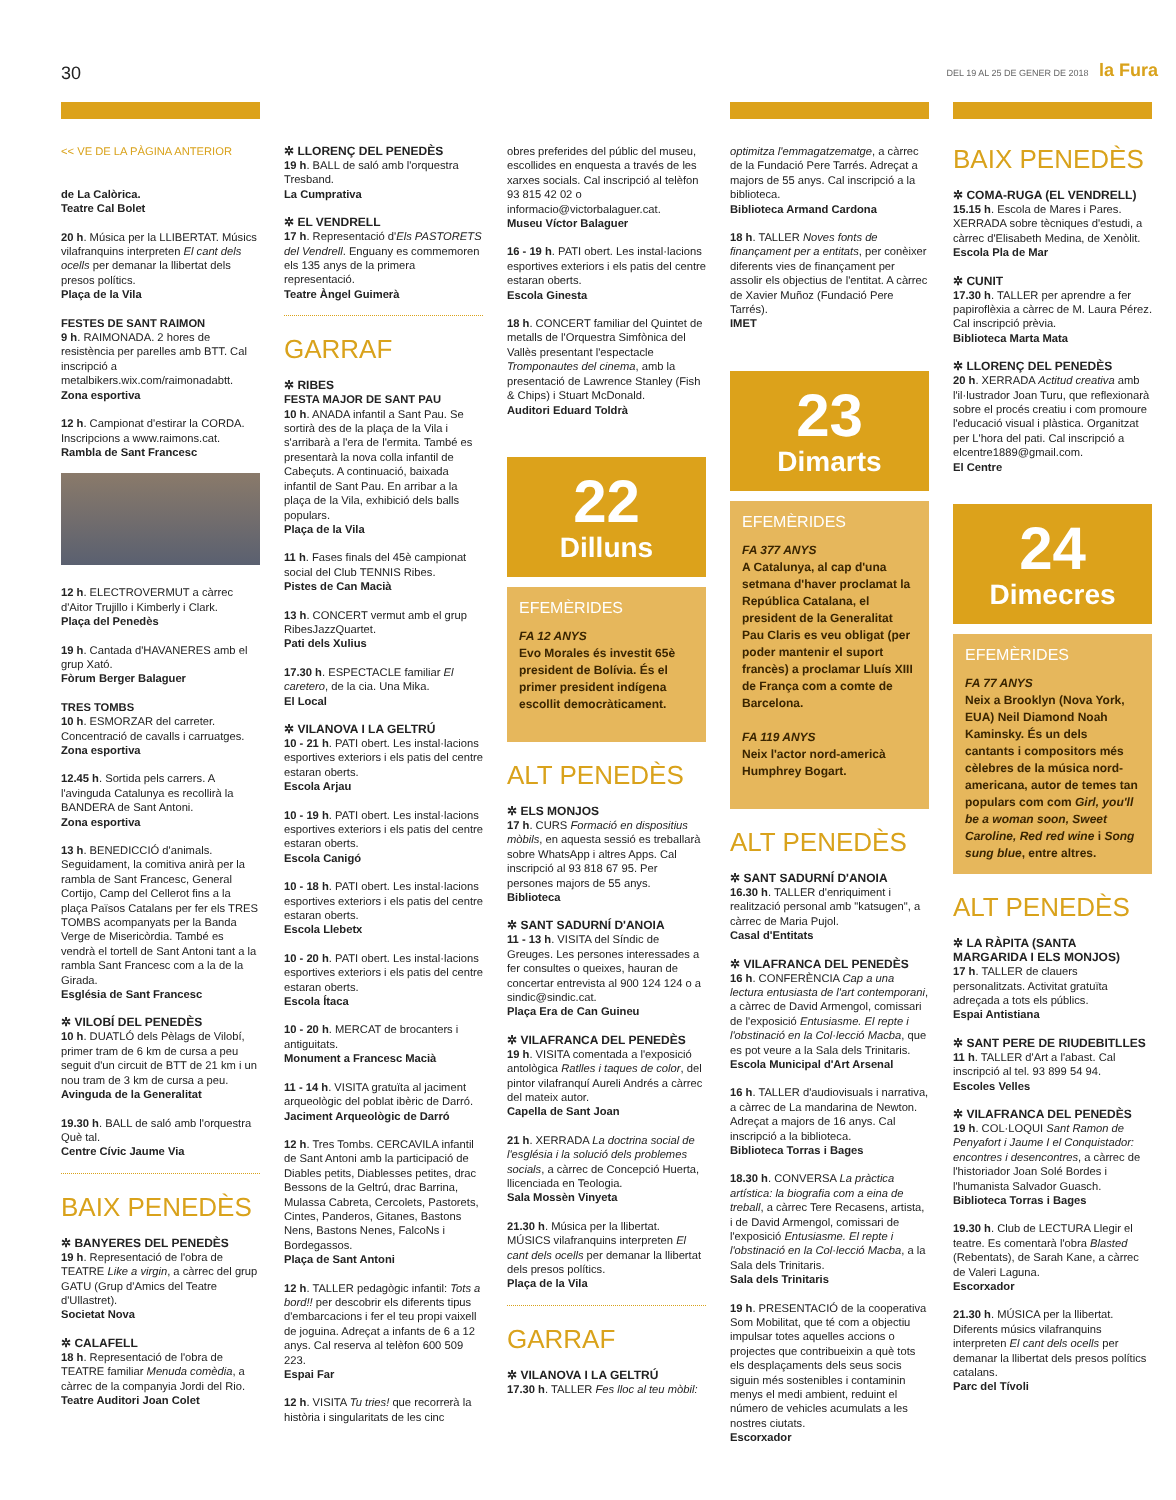30 DEL 19 AL 25 DE GENER DE 2018 la Fura
<< VE DE LA PÀGINA ANTERIOR
de La Calòrica.
Teatre Cal Bolet
20 h. Música per la LLIBERTAT. Músics vilafranquins interpreten El cant dels ocells per demanar la llibertat dels presos polítics.
Plaça de la Vila
FESTES DE SANT RAIMON
9 h. RAIMONADA. 2 hores de resistència per parelles amb BTT. Cal inscripció a metalbikers.wix.com/raimonadabtt.
Zona esportiva
12 h. Campionat d'estirar la CORDA. Inscripcions a www.raimons.cat.
Rambla de Sant Francesc
12 h. ELECTROVERMUT a càrrec d'Aitor Trujillo i Kimberly i Clark.
Plaça del Penedès
19 h. Cantada d'HAVANERES amb el grup Xató.
Fòrum Berger Balaguer
TRES TOMBS
10 h. ESMORZAR del carreter. Concentració de cavalls i carruatges.
Zona esportiva
12.45 h. Sortida pels carrers. A l'avinguda Catalunya es recollirà la BANDERA de Sant Antoni.
Zona esportiva
13 h. BENEDICCIÓ d'animals. Seguidament, la comitiva anirà per la rambla de Sant Francesc, General Cortijo, Camp del Cellerot fins a la plaça Països Catalans per fer els TRES TOMBS acompanyats per la Banda Verge de Misericòrdia. També es vendrà el tortell de Sant Antoni tant a la rambla Sant Francesc com a la de la Girada.
Església de Sant Francesc
✲ VILOBÍ DEL PENEDÈS
10 h. DUATLÓ dels Pèlags de Vilobí, primer tram de 6 km de cursa a peu seguit d'un circuit de BTT de 21 km i un nou tram de 3 km de cursa a peu.
Avinguda de la Generalitat
19.30 h. BALL de saló amb l'orquestra Què tal.
Centre Cívic Jaume Via
BAIX PENEDÈS
✲ BANYERES DEL PENEDÈS
19 h. Representació de l'obra de TEATRE Like a virgin, a càrrec del grup GATU (Grup d'Amics del Teatre d'Ullastret).
Societat Nova
✲ CALAFELL
18 h. Representació de l'obra de TEATRE familiar Menuda comèdia, a càrrec de la companyia Jordi del Rio.
Teatre Auditori Joan Colet
✲ LLORENÇ DEL PENEDÈS
19 h. BALL de saló amb l'orquestra Tresband.
La Cumprativa
✲ EL VENDRELL
17 h. Representació d'Els PASTORETS del Vendrell. Enguany es commemoren els 135 anys de la primera representació.
Teatre Àngel Guimerà
GARRAF
✲ RIBES
FESTA MAJOR DE SANT PAU
10 h. ANADA infantil a Sant Pau. Se sortirà des de la plaça de la Vila i s'arribarà a l'era de l'ermita. També es presentarà la nova colla infantil de Cabeçuts. A continuació, baixada infantil de Sant Pau. En arribar a la plaça de la Vila, exhibició dels balls populars.
Plaça de la Vila
11 h. Fases finals del 45è campionat social del Club TENNIS Ribes.
Pistes de Can Macià
13 h. CONCERT vermut amb el grup RibesJazzQuartet.
Pati dels Xulius
17.30 h. ESPECTACLE familiar El caretero, de la cia. Una Mika.
El Local
✲ VILANOVA I LA GELTRÚ
10 - 21 h. PATI obert. Les instal·lacions esportives exteriors i els patis del centre estaran oberts.
Escola Arjau
10 - 19 h. PATI obert. Les instal·lacions esportives exteriors i els patis del centre estaran oberts.
Escola Canigó
10 - 18 h. PATI obert. Les instal·lacions esportives exteriors i els patis del centre estaran oberts.
Escola Llebetx
10 - 20 h. PATI obert. Les instal·lacions esportives exteriors i els patis del centre estaran oberts.
Escola Ítaca
10 - 20 h. MERCAT de brocanters i antiguitats.
Monument a Francesc Macià
11 - 14 h. VISITA gratuïta al jaciment arqueològic del poblat ibèric de Darró.
Jaciment Arqueològic de Darró
12 h. Tres Tombs. CERCAVILA infantil de Sant Antoni amb la participació de Diables petits, Diablesses petites, drac Bessons de la Geltrú, drac Barrina, Mulassa Cabreta, Cercolets, Pastorets, Cintes, Panderos, Gitanes, Bastons Nens, Bastons Nenes, FalcoNs i Bordegassos.
Plaça de Sant Antoni
12 h. TALLER pedagògic infantil: Tots a bord!! per descobrir els diferents tipus d'embarcacions i fer el teu propi vaixell de joguina. Adreçat a infants de 6 a 12 anys. Cal reserva al telèfon 600 509 223.
Espai Far
12 h. VISITA Tu tries! que recorrerà la història i singularitats de les cinc
obres preferides del públic del museu, escollides en enquesta a través de les xarxes socials. Cal inscripció al telèfon 93 815 42 02 o informacio@victorbalaguer.cat.
Museu Víctor Balaguer
16 - 19 h. PATI obert. Les instal·lacions esportives exteriors i els patis del centre estaran oberts.
Escola Ginesta
18 h. CONCERT familiar del Quintet de metalls de l'Orquestra Simfònica del Vallès presentant l'espectacle Tromponautes del cinema, amb la presentació de Lawrence Stanley (Fish & Chips) i Stuart McDonald.
Auditori Eduard Toldrà
22
Dilluns
EFEMÈRIDES
FA 12 ANYS
Evo Morales és investit 65è president de Bolívia. És el primer president indígena escollit democràticament.
ALT PENEDÈS
✲ ELS MONJOS
17 h. CURS Formació en dispositius mòbils, en aquesta sessió es treballarà sobre WhatsApp i altres Apps. Cal inscripció al 93 818 67 95. Per persones majors de 55 anys.
Biblioteca
✲ SANT SADURNÍ D'ANOIA
11 - 13 h. VISITA del Síndic de Greuges. Les persones interessades a fer consultes o queixes, hauran de concertar entrevista al 900 124 124 o a sindic@sindic.cat.
Plaça Era de Can Guineu
✲ VILAFRANCA DEL PENEDÈS
19 h. VISITA comentada a l'exposició antològica Ratlles i taques de color, del pintor vilafranquí Aureli Andrés a càrrec del mateix autor.
Capella de Sant Joan
21 h. XERRADA La doctrina social de l'església i la solució dels problemes socials, a càrrec de Concepció Huerta, llicenciada en Teologia.
Sala Mossèn Vinyeta
21.30 h. Música per la llibertat. MÚSICS vilafranquins interpreten El cant dels ocells per demanar la llibertat dels presos polítics.
Plaça de la Vila
GARRAF
✲ VILANOVA I LA GELTRÚ
17.30 h. TALLER Fes lloc al teu mòbil:
optimitza l'emmagatzematge, a càrrec de la Fundació Pere Tarrés. Adreçat a majors de 55 anys. Cal inscripció a la biblioteca.
Biblioteca Armand Cardona
18 h. TALLER Noves fonts de finançament per a entitats, per conèixer diferents vies de finançament per assolir els objectius de l'entitat. A càrrec de Xavier Muñoz (Fundació Pere Tarrés).
IMET
23
Dimarts
EFEMÈRIDES
FA 377 ANYS
A Catalunya, al cap d'una setmana d'haver proclamat la República Catalana, el president de la Generalitat Pau Claris es veu obligat (per poder mantenir el suport francès) a proclamar Lluís XIII de França com a comte de Barcelona.
FA 119 ANYS
Neix l'actor nord-americà Humphrey Bogart.
ALT PENEDÈS
✲ SANT SADURNÍ D'ANOIA
16.30 h. TALLER d'enriquiment i realització personal amb "katsugen", a càrrec de Maria Pujol.
Casal d'Entitats
✲ VILAFRANCA DEL PENEDÈS
16 h. CONFERÈNCIA Cap a una lectura entusiasta de l'art contemporani, a càrrec de David Armengol, comissari de l'exposició Entusiasme. El repte i l'obstinació en la Col·lecció Macba, que es pot veure a la Sala dels Trinitaris.
Escola Municipal d'Art Arsenal
16 h. TALLER d'audiovisuals i narrativa, a càrrec de La mandarina de Newton. Adreçat a majors de 16 anys. Cal inscripció a la biblioteca.
Biblioteca Torras i Bages
18.30 h. CONVERSA La pràctica artística: la biografia com a eina de treball, a càrrec Tere Recasens, artista, i de David Armengol, comissari de l'exposició Entusiasme. El repte i l'obstinació en la Col·lecció Macba, a la Sala dels Trinitaris.
Sala dels Trinitaris
19 h. PRESENTACIÓ de la cooperativa Som Mobilitat, que té com a objectiu impulsar totes aquelles accions o projectes que contribueixin a què tots els desplaçaments dels seus socis siguin més sostenibles i contaminin menys el medi ambient, reduint el número de vehicles acumulats a les nostres ciutats.
Escorxador
BAIX PENEDÈS
✲ COMA-RUGA (EL VENDRELL)
15.15 h. Escola de Mares i Pares. XERRADA sobre tècniques d'estudi, a càrrec d'Elisabeth Medina, de Xenòlit.
Escola Pla de Mar
✲ CUNIT
17.30 h. TALLER per aprendre a fer papiroflèxia a càrrec de M. Laura Pérez. Cal inscripció prèvia.
Biblioteca Marta Mata
✲ LLORENÇ DEL PENEDÈS
20 h. XERRADA Actitud creativa amb l'il·lustrador Joan Turu, que reflexionarà sobre el procés creatiu i com promoure l'educació visual i plàstica. Organitzat per L'hora del pati. Cal inscripció a elcentre1889@gmail.com.
El Centre
24
Dimecres
EFEMÈRIDES
FA 77 ANYS
Neix a Brooklyn (Nova York, EUA) Neil Diamond Noah Kaminsky. És un dels cantants i compositors més cèlebres de la música nord-americana, autor de temes tan populars com com Girl, you'll be a woman soon, Sweet Caroline, Red red wine i Song sung blue, entre altres.
ALT PENEDÈS
✲ LA RÀPITA (SANTA MARGARIDA I ELS MONJOS)
17 h. TALLER de clauers personalitzats. Activitat gratuïta adreçada a tots els públics.
Espai Antistiana
✲ SANT PERE DE RIUDEBITLLES
11 h. TALLER d'Art a l'abast. Cal inscripció al tel. 93 899 54 94.
Escoles Velles
✲ VILAFRANCA DEL PENEDÈS
19 h. COL·LOQUI Sant Ramon de Penyafort i Jaume I el Conquistador: encontres i desencontres, a càrrec de l'historiador Joan Solé Bordes i l'humanista Salvador Guasch.
Biblioteca Torras i Bages
19.30 h. Club de LECTURA Llegir el teatre. Es comentarà l'obra Blasted (Rebentats), de Sarah Kane, a càrrec de Valeri Laguna.
Escorxador
21.30 h. MÚSICA per la llibertat. Diferents músics vilafranquins interpreten El cant dels ocells per demanar la llibertat dels presos polítics catalans.
Parc del Tívoli